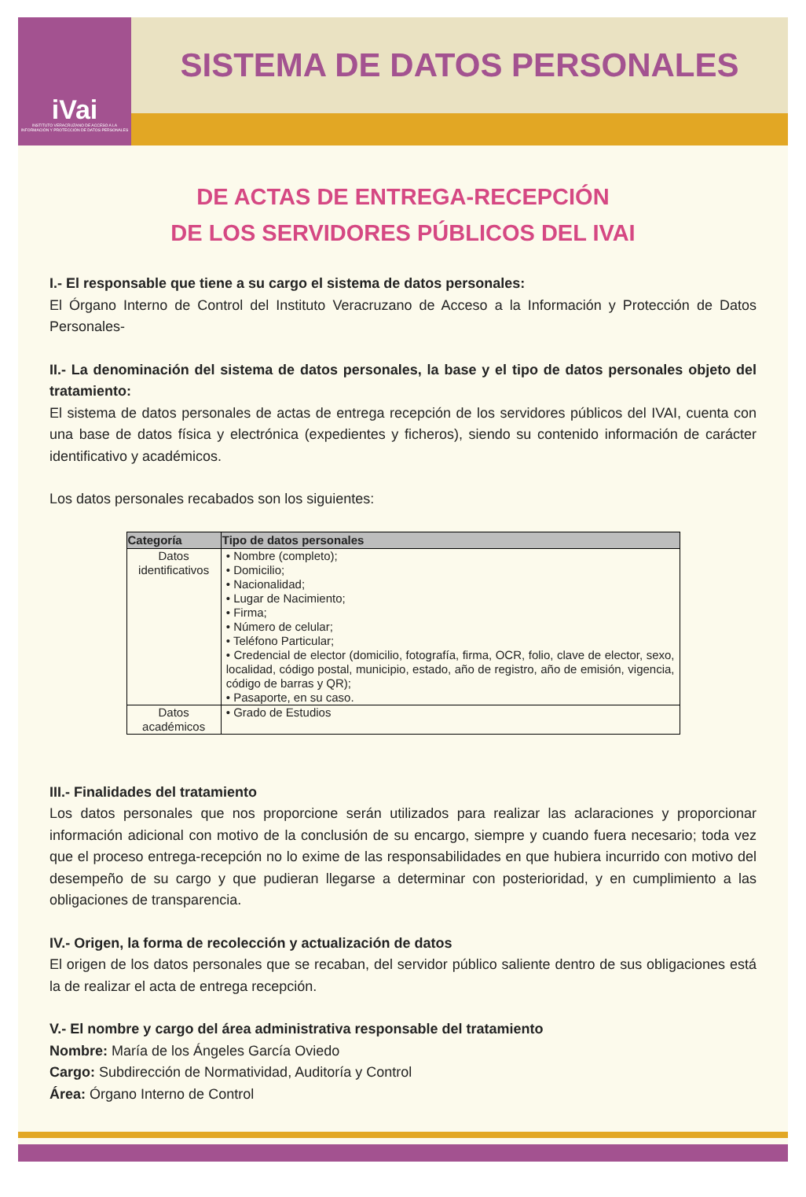iVai
INSTITUTO VERACRUZANO DE ACCESO A LA INFORMACIÓN Y PROTECCIÓN DE DATOS PERSONALES
SISTEMA DE DATOS PERSONALES
DE ACTAS DE ENTREGA-RECEPCIÓN
DE LOS SERVIDORES PÚBLICOS DEL IVAI
I.- El responsable que tiene a su cargo el sistema de datos personales:
El Órgano Interno de Control del Instituto Veracruzano de Acceso a la Información y Protección de Datos Personales-
II.- La denominación del sistema de datos personales, la base y el tipo de datos personales objeto del tratamiento:
El sistema de datos personales de actas de entrega recepción de los servidores públicos del IVAI, cuenta con una base de datos física y electrónica (expedientes y ficheros), siendo su contenido información de carácter identificativo y académicos.
Los datos personales recabados son los siguientes:
| Categoría | Tipo de datos personales |
| --- | --- |
| Datos identificativos | • Nombre (completo); • Domicilio; • Nacionalidad; • Lugar de Nacimiento; • Firma; • Número de celular; • Teléfono Particular; • Credencial de elector (domicilio, fotografía, firma, OCR, folio, clave de elector, sexo, localidad, código postal, municipio, estado, año de registro, año de emisión, vigencia, código de barras y QR); • Pasaporte, en su caso. |
| Datos académicos | • Grado de Estudios |
III.- Finalidades del tratamiento
Los datos personales que nos proporcione serán utilizados para realizar las aclaraciones y proporcionar información adicional con motivo de la conclusión de su encargo, siempre y cuando fuera necesario; toda vez que el proceso entrega-recepción no lo exime de las responsabilidades en que hubiera incurrido con motivo del desempeño de su cargo y que pudieran llegarse a determinar con posterioridad, y en cumplimiento a las obligaciones de transparencia.
IV.- Origen, la forma de recolección y actualización de datos
El origen de los datos personales que se recaban, del servidor público saliente dentro de sus obligaciones está la de realizar el acta de entrega recepción.
V.- El nombre y cargo del área administrativa responsable del tratamiento
Nombre: María de los Ángeles García Oviedo
Cargo: Subdirección de Normatividad, Auditoría y Control
Área: Órgano Interno de Control